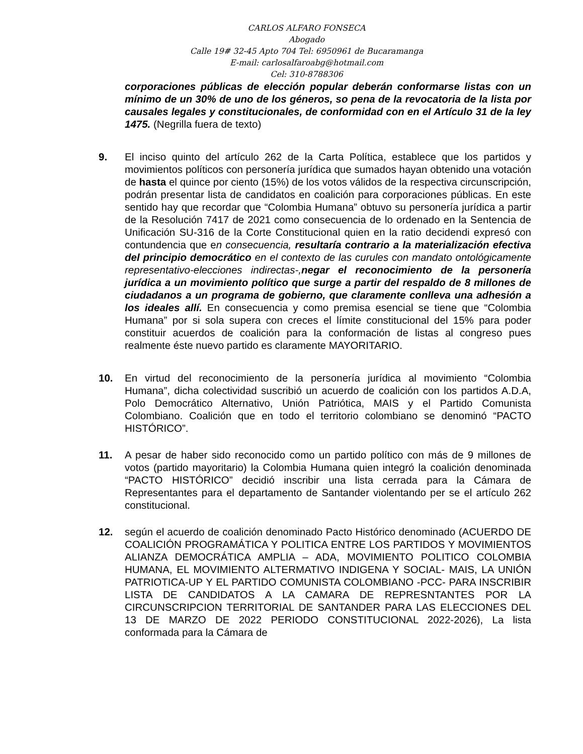CARLOS ALFARO FONSECA
Abogado
Calle 19# 32-45 Apto 704 Tel: 6950961 de Bucaramanga
E-mail: carlosalfaroabg@hotmail.com
Cel: 310-8788306
corporaciones públicas de elección popular deberán conformarse listas con un mínimo de un 30% de uno de los géneros, so pena de la revocatoria de la lista por causales legales y constitucionales, de conformidad con en el Artículo 31 de la ley 1475. (Negrilla fuera de texto)
9. El inciso quinto del artículo 262 de la Carta Política, establece que los partidos y movimientos políticos con personería jurídica que sumados hayan obtenido una votación de hasta el quince por ciento (15%) de los votos válidos de la respectiva circunscripción, podrán presentar lista de candidatos en coalición para corporaciones públicas. En este sentido hay que recordar que “Colombia Humana” obtuvo su personería jurídica a partir de la Resolución 7417 de 2021 como consecuencia de lo ordenado en la Sentencia de Unificación SU-316 de la Corte Constitucional quien en la ratio decidendi expresó con contundencia que en consecuencia, resultaría contrario a la materialización efectiva del principio democrático en el contexto de las curules con mandato ontológicamente representativo-elecciones indirectas-,negar el reconocimiento de la personería jurídica a un movimiento político que surge a partir del respaldo de 8 millones de ciudadanos a un programa de gobierno, que claramente conlleva una adhesión a los ideales allí. En consecuencia y como premisa esencial se tiene que “Colombia Humana” por si sola supera con creces el límite constitucional del 15% para poder constituir acuerdos de coalición para la conformación de listas al congreso pues realmente éste nuevo partido es claramente MAYORITARIO.
10. En virtud del reconocimiento de la personería jurídica al movimiento “Colombia Humana”, dicha colectividad suscribió un acuerdo de coalición con los partidos A.D.A, Polo Democrático Alternativo, Unión Patriótica, MAIS y el Partido Comunista Colombiano. Coalición que en todo el territorio colombiano se denominó “PACTO HISTÓRICO”.
11. A pesar de haber sido reconocido como un partido político con más de 9 millones de votos (partido mayoritario) la Colombia Humana quien integró la coalición denominada “PACTO HISTÓRICO” decidió inscribir una lista cerrada para la Cámara de Representantes para el departamento de Santander violentando per se el artículo 262 constitucional.
12. según el acuerdo de coalición denominado Pacto Histórico denominado (ACUERDO DE COALICIÓN PROGRAMÁTICA Y POLITICA ENTRE LOS PARTIDOS Y MOVIMIENTOS ALIANZA DEMOCRÁTICA AMPLIA – ADA, MOVIMIENTO POLITICO COLOMBIA HUMANA, EL MOVIMIENTO ALTERMATIVO INDIGENA Y SOCIAL- MAIS, LA UNIÓN PATRIOTICA-UP Y EL PARTIDO COMUNISTA COLOMBIANO -PCC- PARA INSCRIBIR LISTA DE CANDIDATOS A LA CAMARA DE REPRESNTANTES POR LA CIRCUNSCRIPCION TERRITORIAL DE SANTANDER PARA LAS ELECCIONES DEL 13 DE MARZO DE 2022 PERIODO CONSTITUCIONAL 2022-2026), La lista conformada para la Cámara de